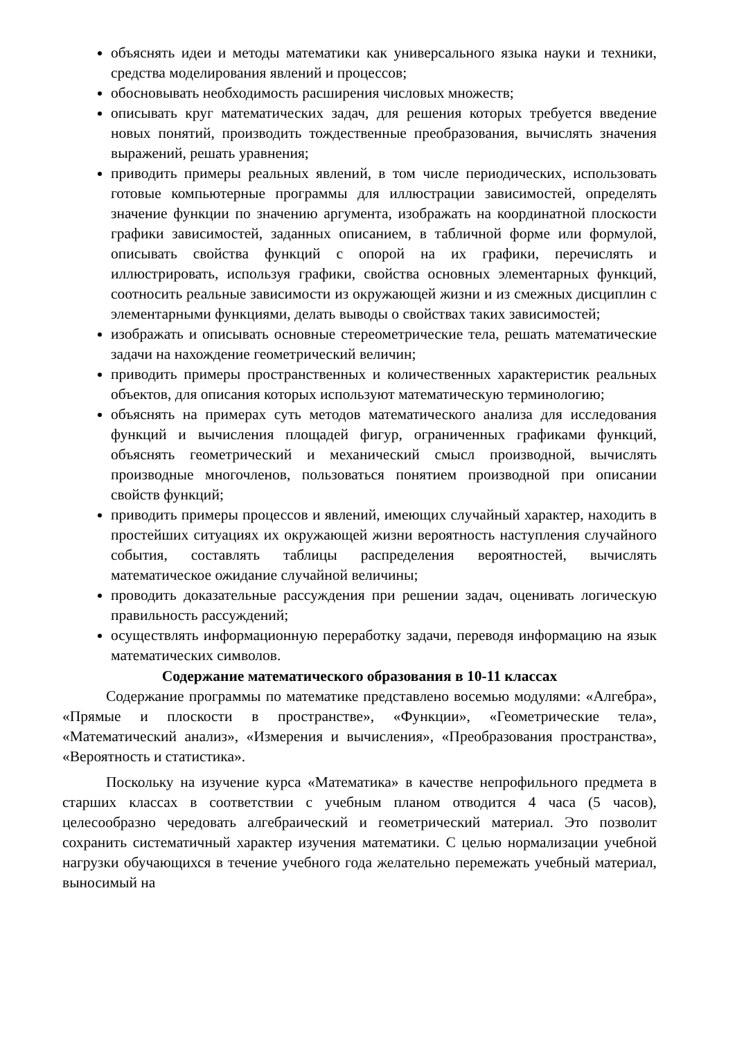объяснять идеи и методы математики как универсального языка науки и техники, средства моделирования явлений и процессов;
обосновывать необходимость расширения числовых множеств;
описывать круг математических задач, для решения которых требуется введение новых понятий, производить тождественные преобразования, вычислять значения выражений, решать уравнения;
приводить примеры реальных явлений, в том числе периодических, использовать готовые компьютерные программы для иллюстрации зависимостей, определять значение функции по значению аргумента, изображать на координатной плоскости графики зависимостей, заданных описанием, в табличной форме или формулой, описывать свойства функций с опорой на их графики, перечислять и иллюстрировать, используя графики, свойства основных элементарных функций, соотносить реальные зависимости из окружающей жизни и из смежных дисциплин с элементарными функциями, делать выводы о свойствах таких зависимостей;
изображать и описывать основные стереометрические тела, решать математические задачи на нахождение геометрический величин;
приводить примеры пространственных и количественных характеристик реальных объектов, для описания которых используют математическую терминологию;
объяснять на примерах суть методов математического анализа для исследования функций и вычисления площадей фигур, ограниченных графиками функций, объяснять геометрический и механический смысл производной, вычислять производные многочленов, пользоваться понятием производной при описании свойств функций;
приводить примеры процессов и явлений, имеющих случайный характер, находить в простейших ситуациях их окружающей жизни вероятность наступления случайного события, составлять таблицы распределения вероятностей, вычислять математическое ожидание случайной величины;
проводить доказательные рассуждения при решении задач, оценивать логическую правильность рассуждений;
осуществлять информационную переработку задачи, переводя информацию на язык математических символов.
Содержание математического образования в 10-11 классах
Содержание программы по математике представлено восемью модулями: «Алгебра», «Прямые и плоскости в пространстве», «Функции», «Геометрические тела», «Математический анализ», «Измерения и вычисления», «Преобразования пространства», «Вероятность и статистика».
Поскольку на изучение курса «Математика» в качестве непрофильного предмета в старших классах в соответствии с учебным планом отводится 4 часа (5 часов), целесообразно чередовать алгебраический и геометрический материал. Это позволит сохранить систематичный характер изучения математики. С целью нормализации учебной нагрузки обучающихся в течение учебного года желательно перемежать учебный материал, выносимый на